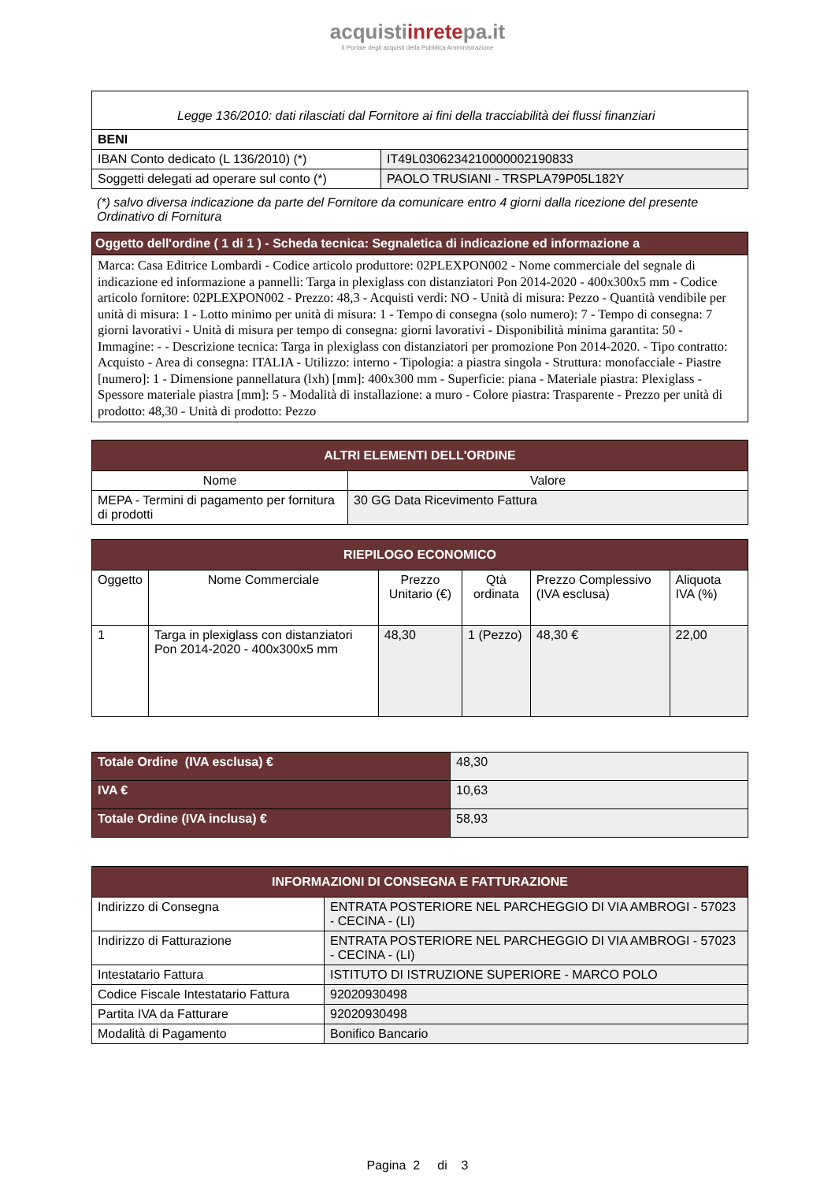acquistiinretepa.it
Il Portale degli acquisti della Pubblica Amministrazione
| Legge 136/2010: dati rilasciati dal Fornitore ai fini della tracciabilità dei flussi finanziari | |
| BENI | |
| IBAN Conto dedicato (L 136/2010) (*) | IT49L0306234210000002190833 |
| Soggetti delegati ad operare sul conto (*) | PAOLO TRUSIANI - TRSPLA79P05L182Y |
(*) salvo diversa indicazione da parte del Fornitore da comunicare entro 4 giorni dalla ricezione del presente Ordinativo di Fornitura
| Oggetto dell'ordine ( 1 di 1 ) - Scheda tecnica: Segnaletica di indicazione ed informazione a |
| Marca: Casa Editrice Lombardi - Codice articolo produttore: 02PLEXPON002 - Nome commerciale del segnale di indicazione ed informazione a pannelli: Targa in plexiglass con distanziatori Pon 2014-2020 - 400x300x5 mm - Codice articolo fornitore: 02PLEXPON002 - Prezzo: 48,3 - Acquisti verdi: NO - Unità di misura: Pezzo - Quantità vendibile per unità di misura: 1 - Lotto minimo per unità di misura: 1 - Tempo di consegna (solo numero): 7 - Tempo di consegna: 7 giorni lavorativi - Unità di misura per tempo di consegna: giorni lavorativi - Disponibilità minima garantita: 50 - Immagine: - - Descrizione tecnica: Targa in plexiglass con distanziatori per promozione Pon 2014-2020. - Tipo contratto: Acquisto - Area di consegna: ITALIA - Utilizzo: interno - Tipologia: a piastra singola - Struttura: monofacciale - Piastre [numero]: 1 - Dimensione pannellatura (lxh) [mm]: 400x300 mm - Superficie: piana - Materiale piastra: Plexiglass - Spessore materiale piastra [mm]: 5 - Modalità di installazione: a muro - Colore piastra: Trasparente - Prezzo per unità di prodotto: 48,30 - Unità di prodotto: Pezzo |
| ALTRI ELEMENTI DELL'ORDINE | |
| --- | --- |
| Nome | Valore |
| MEPA - Termini di pagamento per fornitura di prodotti | 30 GG Data Ricevimento Fattura |
| RIEPILOGO ECONOMICO | | | | | |
| --- | --- | --- | --- | --- | --- |
| Oggetto | Nome Commerciale | Prezzo Unitario (€) | Qtà ordinata | Prezzo Complessivo (IVA esclusa) | Aliquota IVA (%) |
| 1 | Targa in plexiglass con distanziatori Pon 2014-2020 - 400x300x5 mm | 48,30 | 1 (Pezzo) | 48,30 € | 22,00 |
| Totale Ordine (IVA esclusa) € | 48,30 |
| IVA € | 10,63 |
| Totale Ordine (IVA inclusa) € | 58,93 |
| INFORMAZIONI DI CONSEGNA E FATTURAZIONE | |
| --- | --- |
| Indirizzo di Consegna | ENTRATA POSTERIORE NEL PARCHEGGIO DI VIA AMBROGI - 57023 - CECINA - (LI) |
| Indirizzo di Fatturazione | ENTRATA POSTERIORE NEL PARCHEGGIO DI VIA AMBROGI - 57023 - CECINA - (LI) |
| Intestatario Fattura | ISTITUTO DI ISTRUZIONE SUPERIORE - MARCO POLO |
| Codice Fiscale Intestatario Fattura | 92020930498 |
| Partita IVA da Fatturare | 92020930498 |
| Modalità di Pagamento | Bonifico Bancario |
Pagina 2 di 3